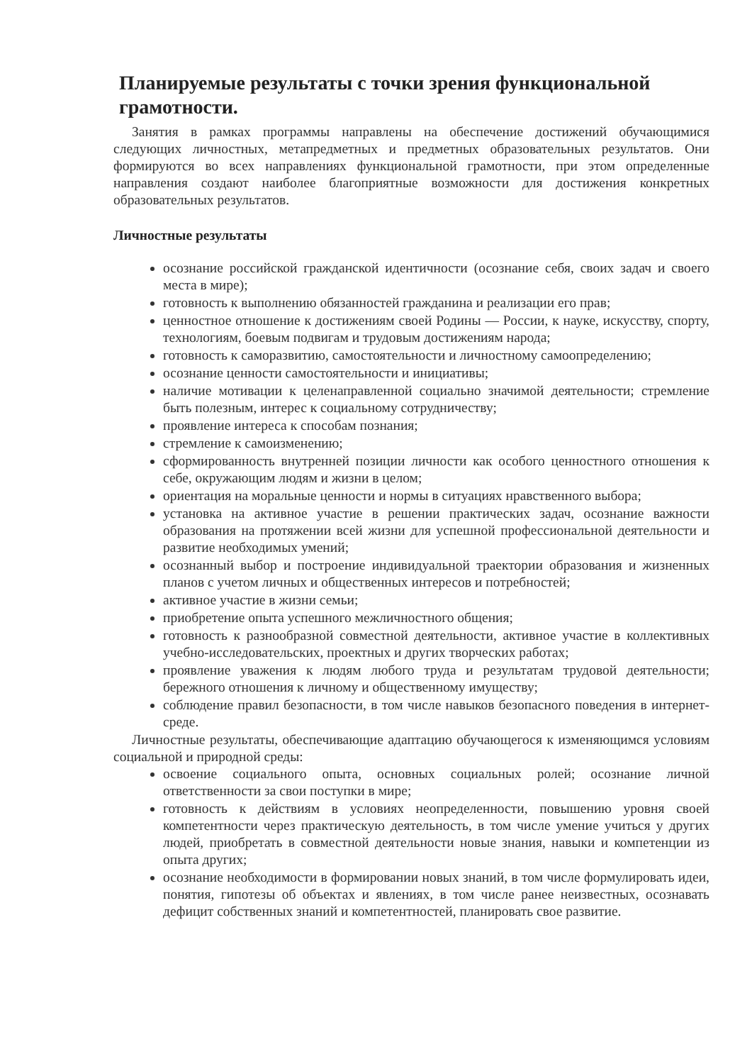Планируемые результаты с точки зрения функциональной грамотности.
Занятия в рамках программы направлены на обеспечение достижений обучающимися следующих личностных, метапредметных и предметных образовательных результатов. Они формируются во всех направлениях функциональной грамотности, при этом определенные направления создают наиболее благоприятные возможности для достижения конкретных образовательных результатов.
Личностные результаты
осознание российской гражданской идентичности (осознание себя, своих задач и своего места в мире);
готовность к выполнению обязанностей гражданина и реализации его прав;
ценностное отношение к достижениям своей Родины — России, к науке, искусству, спорту, технологиям, боевым подвигам и трудовым достижениям народа;
готовность к саморазвитию, самостоятельности и личностному самоопределению;
осознание ценности самостоятельности и инициативы;
наличие мотивации к целенаправленной социально значимой деятельности; стремление быть полезным, интерес к социальному сотрудничеству;
проявление интереса к способам познания;
стремление к самоизменению;
сформированность внутренней позиции личности как особого ценностного отношения к себе, окружающим людям и жизни в целом;
ориентация на моральные ценности и нормы в ситуациях нравственного выбора;
установка на активное участие в решении практических задач, осознание важности образования на протяжении всей жизни для успешной профессиональной деятельности и развитие необходимых умений;
осознанный выбор и построение индивидуальной траектории образования и жизненных планов с учетом личных и общественных интересов и потребностей;
активное участие в жизни семьи;
приобретение опыта успешного межличностного общения;
готовность к разнообразной совместной деятельности, активное участие в коллективных учебно-исследовательских, проектных и других творческих работах;
проявление уважения к людям любого труда и результатам трудовой деятельности; бережного отношения к личному и общественному имуществу;
соблюдение правил безопасности, в том числе навыков безопасного поведения в интернет-среде.
Личностные результаты, обеспечивающие адаптацию обучающегося к изменяющимся условиям социальной и природной среды:
освоение социального опыта, основных социальных ролей; осознание личной ответственности за свои поступки в мире;
готовность к действиям в условиях неопределенности, повышению уровня своей компетентности через практическую деятельность, в том числе умение учиться у других людей, приобретать в совместной деятельности новые знания, навыки и компетенции из опыта других;
осознание необходимости в формировании новых знаний, в том числе формулировать идеи, понятия, гипотезы об объектах и явлениях, в том числе ранее неизвестных, осознавать дефицит собственных знаний и компетентностей, планировать свое развитие.